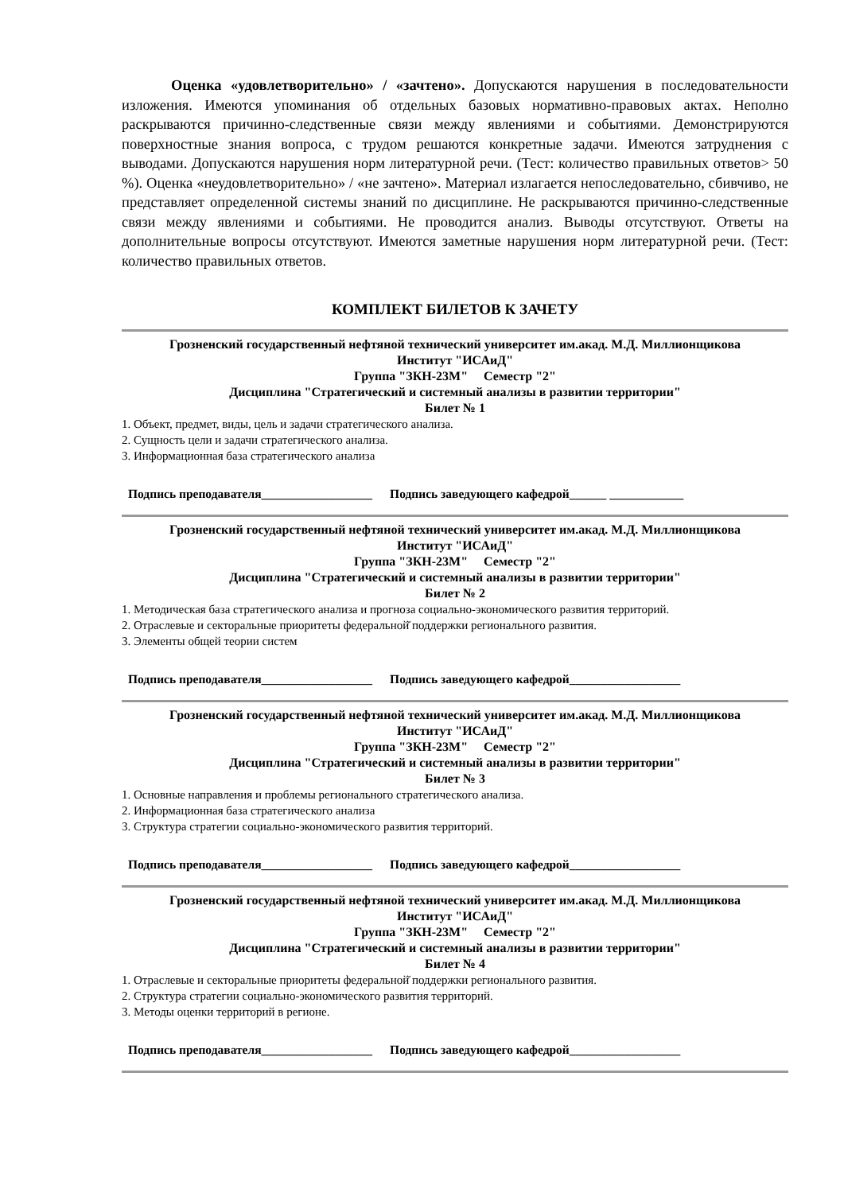Оценка «удовлетворительно» / «зачтено». Допускаются нарушения в последовательности изложения. Имеются упоминания об отдельных базовых нормативно-правовых актах. Неполно раскрываются причинно-следственные связи между явлениями и событиями. Демонстрируются поверхностные знания вопроса, с трудом решаются конкретные задачи. Имеются затруднения с выводами. Допускаются нарушения норм литературной речи. (Тест: количество правильных ответов> 50 %). Оценка «неудовлетворительно» / «не зачтено». Материал излагается непоследовательно, сбивчиво, не представляет определенной системы знаний по дисциплине. Не раскрываются причинно-следственные связи между явлениями и событиями. Не проводится анализ. Выводы отсутствуют. Ответы на дополнительные вопросы отсутствуют. Имеются заметные нарушения норм литературной речи. (Тест: количество правильных ответов.
КОМПЛЕКТ БИЛЕТОВ К ЗАЧЕТУ
Грозненский государственный нефтяной технический университет им.акад. М.Д. Миллионщикова
Институт "ИСАиД"
Группа "ЗКН-23М" Семестр "2"
Дисциплина "Стратегический и системный анализы в развитии территории"
Билет № 1
1. Объект, предмет, виды, цель и задачи стратегического анализа.
2. Сущность цели и задачи стратегического анализа.
3. Информационная база стратегического анализа
Подпись преподавателя__________________ Подпись заведующего кафедрой______ ____________
Грозненский государственный нефтяной технический университет им.акад. М.Д. Миллионщикова
Институт "ИСАиД"
Группа "ЗКН-23М" Семестр "2"
Дисциплина "Стратегический и системный анализы в развитии территории"
Билет № 2
1. Методическая база стратегического анализа и прогноза социально-экономического развития территорий.
2. Отраслевые и секторальные приоритеты федеральной̆ поддержки регионального развития.
3. Элементы общей теории систем
Подпись преподавателя__________________ Подпись заведующего кафедрой__________________
Грозненский государственный нефтяной технический университет им.акад. М.Д. Миллионщикова
Институт "ИСАиД"
Группа "ЗКН-23М" Семестр "2"
Дисциплина "Стратегический и системный анализы в развитии территории"
Билет № 3
1. Основные направления и проблемы регионального стратегического анализа.
2. Информационная база стратегического анализа
3. Структура стратегии социально-экономического развития территорий.
Подпись преподавателя__________________ Подпись заведующего кафедрой__________________
Грозненский государственный нефтяной технический университет им.акад. М.Д. Миллионщикова
Институт "ИСАиД"
Группа "ЗКН-23М" Семестр "2"
Дисциплина "Стратегический и системный анализы в развитии территории"
Билет № 4
1. Отраслевые и секторальные приоритеты федеральной̆ поддержки регионального развития.
2. Структура стратегии социально-экономического развития территорий.
3. Методы оценки территорий в регионе.
Подпись преподавателя__________________ Подпись заведующего кафедрой__________________